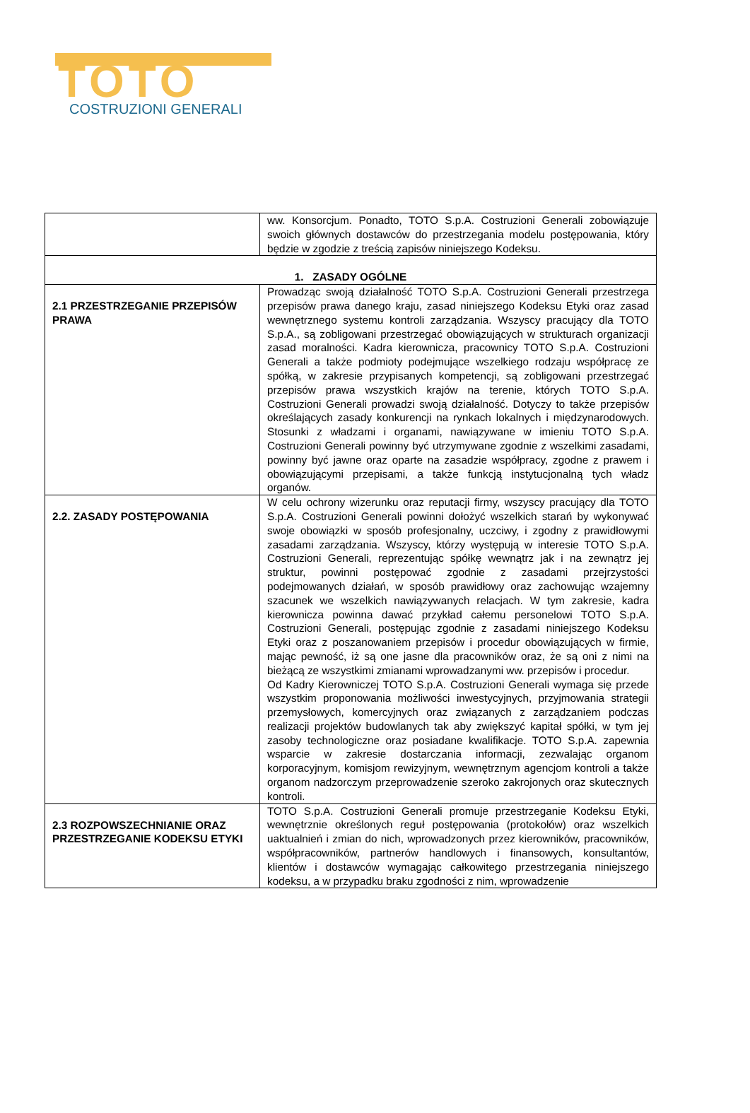TOTO
COSTRUZIONI GENERALI
| | ww. Konsorcjum. Ponadto, TOTO S.p.A. Costruzioni Generali zobowiązuje swoich głównych dostawców do przestrzegania modelu postępowania, który będzie w zgodzie z treścią zapisów niniejszego Kodeksu. |
| 1. ZASADY OGÓLNE | |
| 2.1 PRZESTRZEGANIE PRZEPISÓW PRAWA | Prowadząc swoją działalność TOTO S.p.A. Costruzioni Generali przestrzega przepisów prawa danego kraju, zasad niniejszego Kodeksu Etyki oraz zasad wewnętrznego systemu kontroli zarządzania. Wszyscy pracujący dla TOTO S.p.A., są zobligowani przestrzegać obowiązujących w strukturach organizacji zasad moralności. Kadra kierownicza, pracownicy TOTO S.p.A. Costruzioni Generali a także podmioty podejmujące wszelkiego rodzaju współpracę ze spółką, w zakresie przypisanych kompetencji, są zobligowani przestrzegać przepisów prawa wszystkich krajów na terenie, których TOTO S.p.A. Costruzioni Generali prowadzi swoją działalność. Dotyczy to także przepisów określających zasady konkurencji na rynkach lokalnych i międzynarodowych. Stosunki z władzami i organami, nawiązywane w imieniu TOTO S.p.A. Costruzioni Generali powinny być utrzymywane zgodnie z wszelkimi zasadami, powinny być jawne oraz oparte na zasadzie współpracy, zgodne z prawem i obowiązującymi przepisami, a także funkcją instytucjonalną tych władz organów. |
| 2.2. ZASADY POSTĘPOWANIA | W celu ochrony wizerunku oraz reputacji firmy, wszyscy pracujący dla TOTO S.p.A. Costruzioni Generali powinni dołożyć wszelkich starań by wykonywać swoje obowiązki w sposób profesjonalny, uczciwy, i zgodny z prawidłowymi zasadami zarządzania. Wszyscy, którzy występują w interesie TOTO S.p.A. Costruzioni Generali, reprezentując spółkę wewnątrz jak i na zewnątrz jej struktur, powinni postępować zgodnie z zasadami przejrzystości podejmowanych działań, w sposób prawidłowy oraz zachowując wzajemny szacunek we wszelkich nawiązywanych relacjach. W tym zakresie, kadra kierownicza powinna dawać przykład całemu personelowi TOTO S.p.A. Costruzioni Generali, postępując zgodnie z zasadami niniejszego Kodeksu Etyki oraz z poszanowaniem przepisów i procedur obowiązujących w firmie, mając pewność, iż są one jasne dla pracowników oraz, że są oni z nimi na bieżącą ze wszystkimi zmianami wprowadzanymi ww. przepisów i procedur. Od Kadry Kierowniczej TOTO S.p.A. Costruzioni Generali wymaga się przede wszystkim proponowania możliwości inwestycyjnych, przyjmowania strategii przemysłowych, komercyjnych oraz związanych z zarządzaniem podczas realizacji projektów budowlanych tak aby zwiększyć kapitał spółki, w tym jej zasoby technologiczne oraz posiadane kwalifikacje. TOTO S.p.A. zapewnia wsparcie w zakresie dostarczania informacji, zezwalając organom korporacyjnym, komisjom rewizyjnym, wewnętrznym agencjom kontroli a także organom nadzorczym przeprowadzenie szeroko zakrojonych oraz skutecznych kontroli. |
| 2.3 ROZPOWSZECHNIANIE ORAZ PRZESTRZEGANIE KODEKSU ETYKI | TOTO S.p.A. Costruzioni Generali promuje przestrzeganie Kodeksu Etyki, wewnętrznie określonych reguł postępowania (protokołów) oraz wszelkich uaktualnień i zmian do nich, wprowadzonych przez kierowników, pracowników, współpracowników, partnerów handlowych i finansowych, konsultantów, klientów i dostawców wymagając całkowitego przestrzegania niniejszego kodeksu, a w przypadku braku zgodności z nim, wprowadzenie |